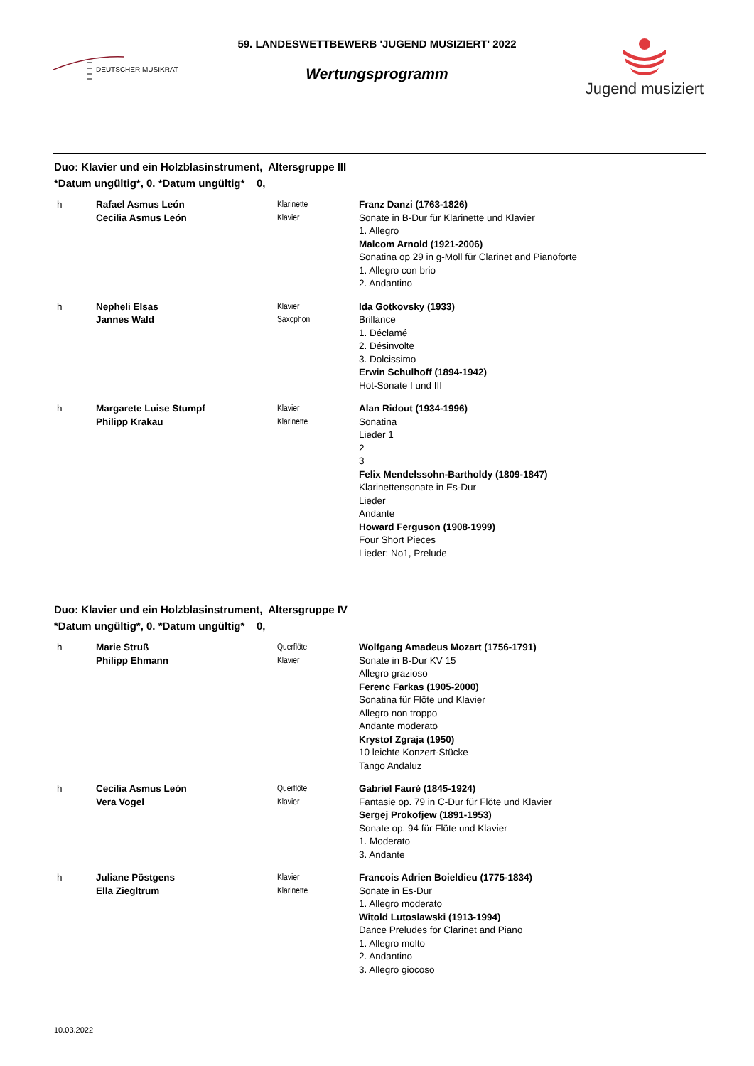DEUTSCHER MUSIKRAT
59. LANDESWETTBEWERB 'JUGEND MUSIZIERT' 2022
Wertungsprogramm
Jugend musiziert
Duo: Klavier und ein Holzblasinstrument, Altersgruppe III
*Datum ungültig*, 0. *Datum ungültig* 0,
h Rafael Asmus León
Cecilia Asmus León
Klarinette
Klavier
Franz Danzi (1763-1826)
Sonate in B-Dur für Klarinette und Klavier
1. Allegro
Malcom Arnold (1921-2006)
Sonatina op 29 in g-Moll für Clarinet and Pianoforte
1. Allegro con brio
2. Andantino
h Nepheli Elsas
Jannes Wald
Klavier
Saxophon
Ida Gotkovsky (1933)
Brillance
1. Déclamé
2. Désinvolte
3. Dolcissimo
Erwin Schulhoff (1894-1942)
Hot-Sonate I und III
h Margarete Luise Stumpf
Philipp Krakau
Klavier
Klarinette
Alan Ridout (1934-1996)
Sonatina
Lieder 1
2
3
Felix Mendelssohn-Bartholdy (1809-1847)
Klarinettensonate in Es-Dur
Lieder
Andante
Howard Ferguson (1908-1999)
Four Short Pieces
Lieder: No1, Prelude
Duo: Klavier und ein Holzblasinstrument, Altersgruppe IV
*Datum ungültig*, 0. *Datum ungültig* 0,
h Marie Struß
Philipp Ehmann
Querflöte
Klavier
Wolfgang Amadeus Mozart (1756-1791)
Sonate in B-Dur KV 15
Allegro grazioso
Ferenc Farkas (1905-2000)
Sonatina für Flöte und Klavier
Allegro non troppo
Andante moderato
Krystof Zgraja (1950)
10 leichte Konzert-Stücke
Tango Andaluz
h Cecilia Asmus León
Vera Vogel
Querflöte
Klavier
Gabriel Fauré (1845-1924)
Fantasie op. 79 in C-Dur für Flöte und Klavier
Sergej Prokofjew (1891-1953)
Sonate op. 94 für Flöte und Klavier
1. Moderato
3. Andante
h Juliane Pöstgens
Ella Ziegltrum
Klavier
Klarinette
Francois Adrien Boieldieu (1775-1834)
Sonate in Es-Dur
1. Allegro moderato
Witold Lutoslawski (1913-1994)
Dance Preludes for Clarinet and Piano
1. Allegro molto
2. Andantino
3. Allegro giocoso
10.03.2022